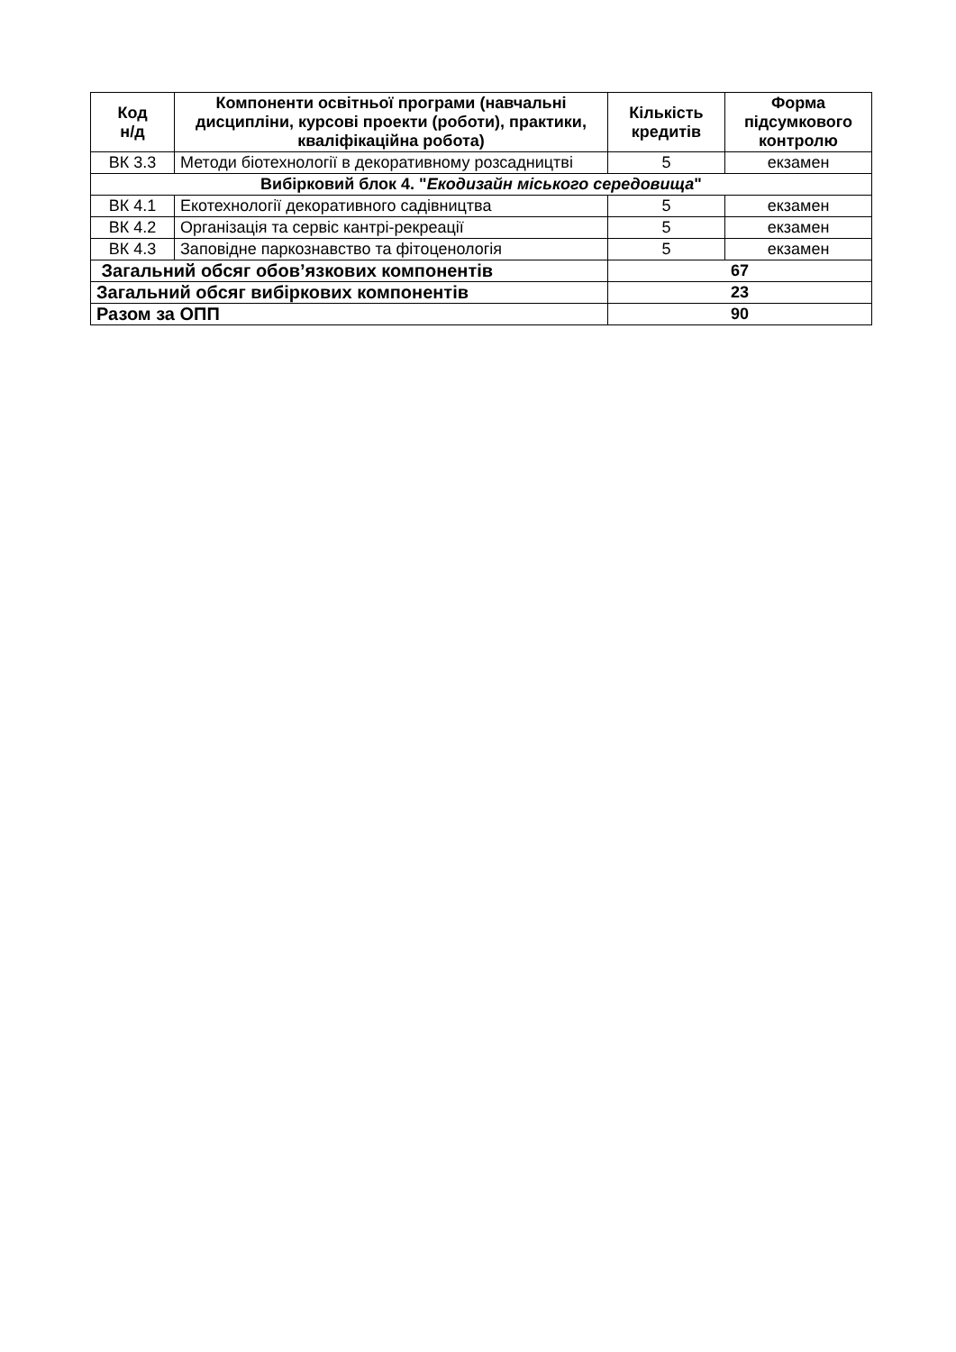| Код н/д | Компоненти освітньої програми (навчальні дисципліни, курсові проекти (роботи), практики, кваліфікаційна робота) | Кількість кредитів | Форма підсумкового контролю |
| --- | --- | --- | --- |
| ВК 3.3 | Методи біотехнології в декоративному розсадництві | 5 | екзамен |
| Вибірковий блок 4. " Екодизайн міського середовища " | | | |
| ВК 4.1 | Екотехнології декоративного садівництва | 5 | екзамен |
| ВК 4.2 | Організація та сервіс кантрі-рекреації | 5 | екзамен |
| ВК 4.3 | Заповідне паркознавство та фітоценологія | 5 | екзамен |
| Загальний обсяг обов’язкових компонентів | | 67 | |
| Загальний обсяг вибіркових компонентів | | 23 | |
| Разом за ОПП | | 90 | |